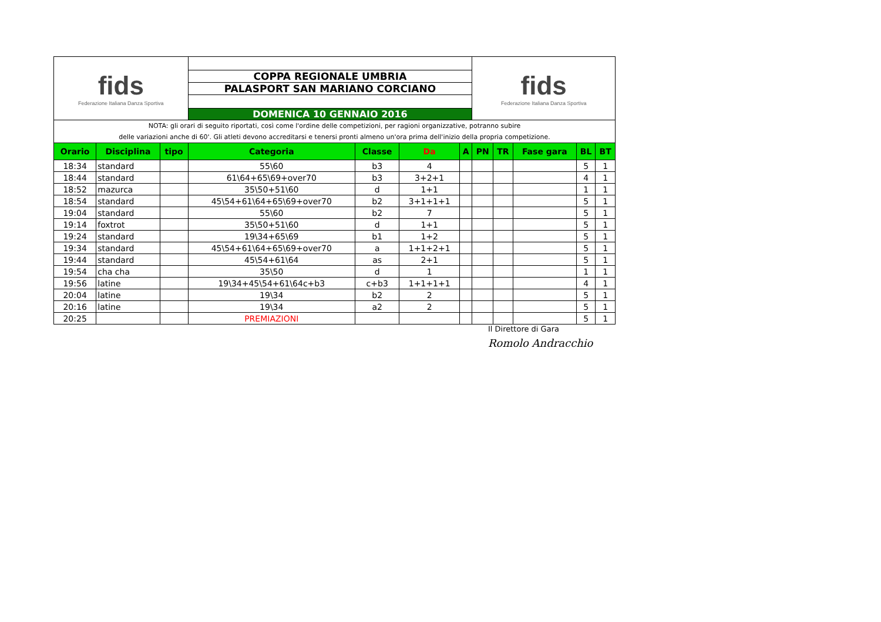| fids Federazione Italiana Danza Sportiva | | | | | | | fids Federazione Italiana Danza Sportiva | | | | | |
| | | | COPPA REGIONALE UMBRIA | | | | | | | | | |
| | | | PALASPORT SAN MARIANO CORCIANO | | | | | | | | | |
| | | | DOMENICA 10 GENNAIO 2016 | | | | | | | | | |
| NOTA: gli orari di seguito riportati, così come l'ordine delle competizioni, per ragioni organizzative, potranno subire | | | | | | | | | | | | |
| delle variazioni anche di 60'. Gli atleti devono accreditarsi e tenersi pronti almeno un'ora prima dell'inizio della propria competizione. | | | | | | | | | | | | |
| Orario | Disciplina | tipo | Categoria | Classe | Da | A | PN | TR | Fase gara | BL | BT | |
| 18:34 | standard | | 55\60 | b3 | 4 | | | | | 5 | 1 | |
| 18:44 | standard | | 61\64+65\69+over70 | b3 | 3+2+1 | | | | | 4 | 1 | |
| 18:52 | mazurca | | 35\50+51\60 | d | 1+1 | | | | | 1 | 1 | |
| 18:54 | standard | | 45\54+61\64+65\69+over70 | b2 | 3+1+1+1 | | | | | 5 | 1 | |
| 19:04 | standard | | 55\60 | b2 | 7 | | | | | 5 | 1 | |
| 19:14 | foxtrot | | 35\50+51\60 | d | 1+1 | | | | | 5 | 1 | |
| 19:24 | standard | | 19\34+65\69 | b1 | 1+2 | | | | | 5 | 1 | |
| 19:34 | standard | | 45\54+61\64+65\69+over70 | a | 1+1+2+1 | | | | | 5 | 1 | |
| 19:44 | standard | | 45\54+61\64 | as | 2+1 | | | | | 5 | 1 | |
| 19:54 | cha cha | | 35\50 | d | 1 | | | | | 1 | 1 | |
| 19:56 | latine | | 19\34+45\54+61\64c+b3 | c+b3 | 1+1+1+1 | | | | | 4 | 1 | |
| 20:04 | latine | | 19\34 | b2 | 2 | | | | | 5 | 1 | |
| 20:16 | latine | | 19\34 | a2 | 2 | | | | | 5 | 1 | |
| 20:25 | | | PREMIAZIONI | | | | | | | 5 | 1 | |
Il Direttore di Gara
Romolo Andracchio